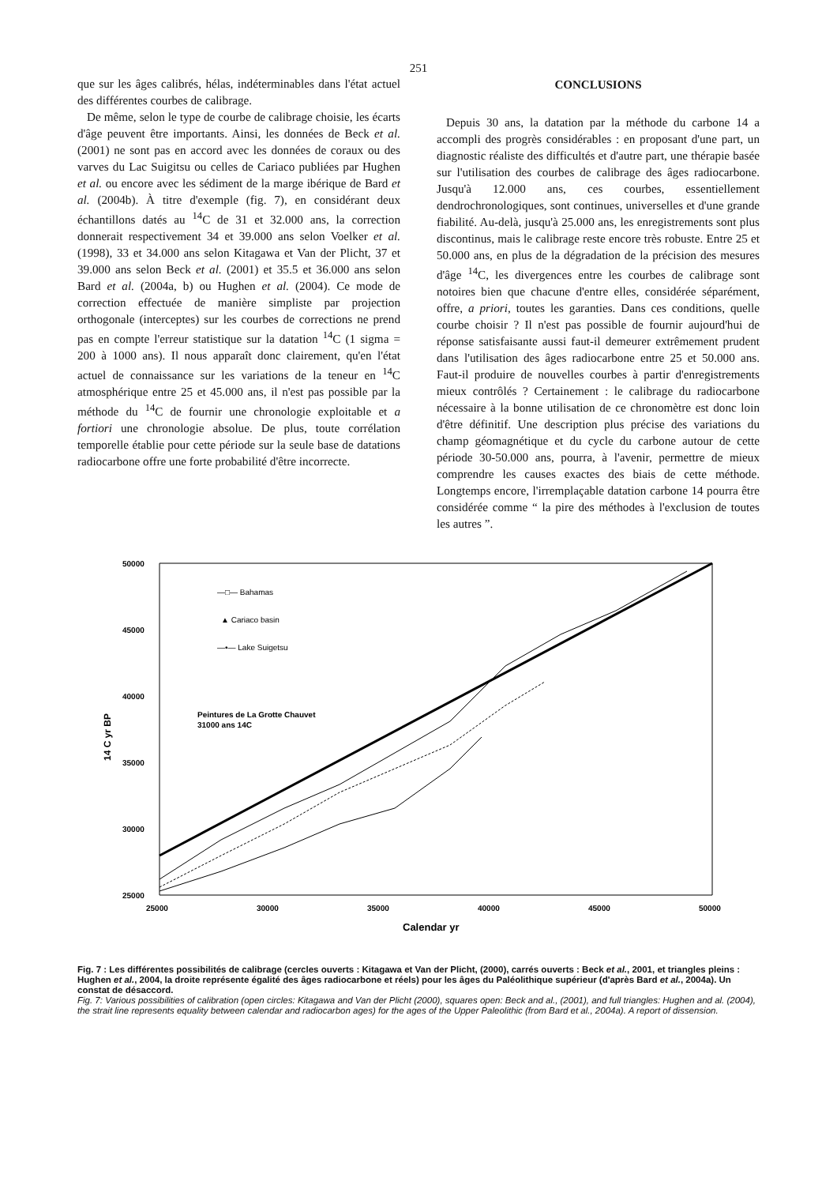251
que sur les âges calibrés, hélas, indéterminables dans l'état actuel des différentes courbes de calibrage.
De même, selon le type de courbe de calibrage choisie, les écarts d'âge peuvent être importants. Ainsi, les données de Beck et al. (2001) ne sont pas en accord avec les données de coraux ou des varves du Lac Suigitsu ou celles de Cariaco publiées par Hughen et al. ou encore avec les sédiment de la marge ibérique de Bard et al. (2004b). À titre d'exemple (fig. 7), en considérant deux échantillons datés au <sup>14</sup>C de 31 et 32.000 ans, la correction donnerait respectivement 34 et 39.000 ans selon Voelker et al. (1998), 33 et 34.000 ans selon Kitagawa et Van der Plicht, 37 et 39.000 ans selon Beck et al. (2001) et 35.5 et 36.000 ans selon Bard et al. (2004a, b) ou Hughen et al. (2004). Ce mode de correction effectuée de manière simpliste par projection orthogonale (interceptes) sur les courbes de corrections ne prend pas en compte l'erreur statistique sur la datation <sup>14</sup>C (1 sigma = 200 à 1000 ans). Il nous apparaît donc clairement, qu'en l'état actuel de connaissance sur les variations de la teneur en <sup>14</sup>C atmosphérique entre 25 et 45.000 ans, il n'est pas possible par la méthode du <sup>14</sup>C de fournir une chronologie exploitable et a fortiori une chronologie absolue. De plus, toute corrélation temporelle établie pour cette période sur la seule base de datations radiocarbone offre une forte probabilité d'être incorrecte.
CONCLUSIONS
Depuis 30 ans, la datation par la méthode du carbone 14 a accompli des progrès considérables : en proposant d'une part, un diagnostic réaliste des difficultés et d'autre part, une thérapie basée sur l'utilisation des courbes de calibrage des âges radiocarbone. Jusqu'à 12.000 ans, ces courbes, essentiellement dendrochronologiques, sont continues, universelles et d'une grande fiabilité. Au-delà, jusqu'à 25.000 ans, les enregistrements sont plus discontinus, mais le calibrage reste encore très robuste. Entre 25 et 50.000 ans, en plus de la dégradation de la précision des mesures d'âge <sup>14</sup>C, les divergences entre les courbes de calibrage sont notoires bien que chacune d'entre elles, considérée séparément, offre, a priori, toutes les garanties. Dans ces conditions, quelle courbe choisir ? Il n'est pas possible de fournir aujourd'hui de réponse satisfaisante aussi faut-il demeurer extrêmement prudent dans l'utilisation des âges radiocarbone entre 25 et 50.000 ans. Faut-il produire de nouvelles courbes à partir d'enregistrements mieux contrôlés ? Certainement : le calibrage du radiocarbone nécessaire à la bonne utilisation de ce chronomètre est donc loin d'être définitif. Une description plus précise des variations du champ géomagnétique et du cycle du carbone autour de cette période 30-50.000 ans, pourra, à l'avenir, permettre de mieux comprendre les causes exactes des biais de cette méthode. Longtemps encore, l'irremplaçable datation carbone 14 pourra être considérée comme “ la pire des méthodes à l'exclusion de toutes les autres ”.
50000
45000
40000
35000
30000
25000
25000
30000
35000
40000
45000
50000
Calendar yr
14 C yr BP
—□— Bahamas
▲ Cariaco basin
—•— Lake Suigetsu
Peintures de La Grotte Chauvet
31000 ans 14C
Fig. 7 : Les différentes possibilités de calibrage (cercles ouverts : Kitagawa et Van der Plicht, (2000), carrés ouverts : Beck et al., 2001, et triangles pleins : Hughen et al., 2004, la droite représente égalité des âges radiocarbone et réels) pour les âges du Paléolithique supérieur (d'après Bard et al., 2004a). Un constat de désaccord.
Fig. 7: Various possibilities of calibration (open circles: Kitagawa and Van der Plicht (2000), squares open: Beck and al., (2001), and full triangles: Hughen and al. (2004), the strait line represents equality between calendar and radiocarbon ages) for the ages of the Upper Paleolithic (from Bard et al., 2004a). A report of dissension.